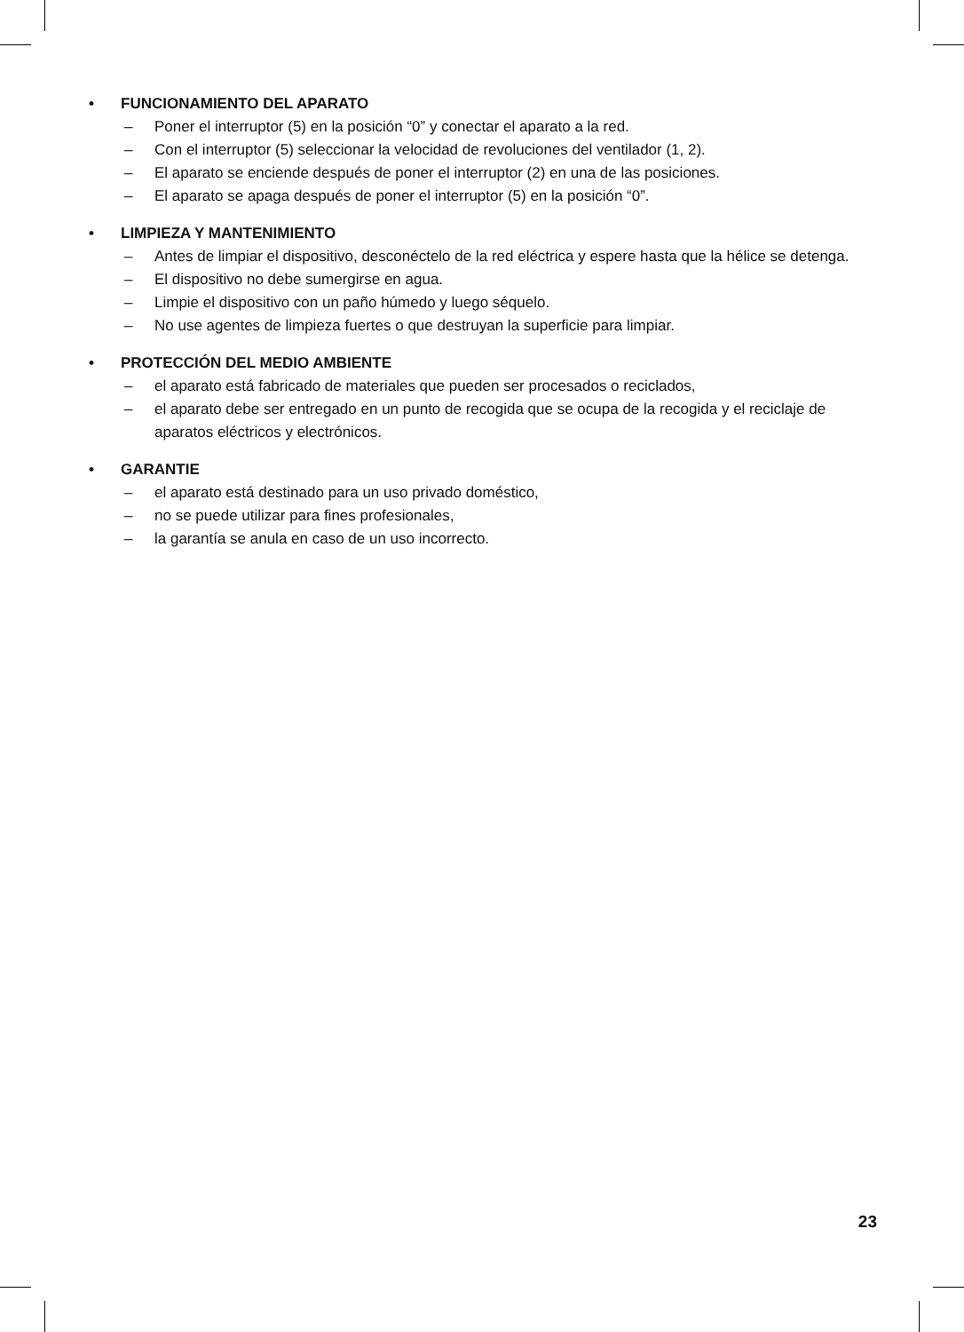• FUNCIONAMIENTO DEL APARATO
– Poner el interruptor (5) en la posición “0” y conectar el aparato a la red.
– Con el interruptor (5) seleccionar la velocidad de revoluciones del ventilador (1, 2).
– El aparato se enciende después de poner el interruptor (2) en una de las posiciones.
– El aparato se apaga después de poner el interruptor (5) en la posición “0”.
• LIMPIEZA Y MANTENIMIENTO
– Antes de limpiar el dispositivo, desconéctelo de la red eléctrica y espere hasta que la hélice se detenga.
– El dispositivo no debe sumergirse en agua.
– Limpie el dispositivo con un paño húmedo y luego séquelo.
– No use agentes de limpieza fuertes o que destruyan la superficie para limpiar.
• PROTECCIÓN DEL MEDIO AMBIENTE
– el aparato está fabricado de materiales que pueden ser procesados o reciclados,
– el aparato debe ser entregado en un punto de recogida que se ocupa de la recogida y el reciclaje de aparatos eléctricos y electrónicos.
• GARANTIE
– el aparato está destinado para un uso privado doméstico,
– no se puede utilizar para fines profesionales,
– la garantía se anula en caso de un uso incorrecto.
23